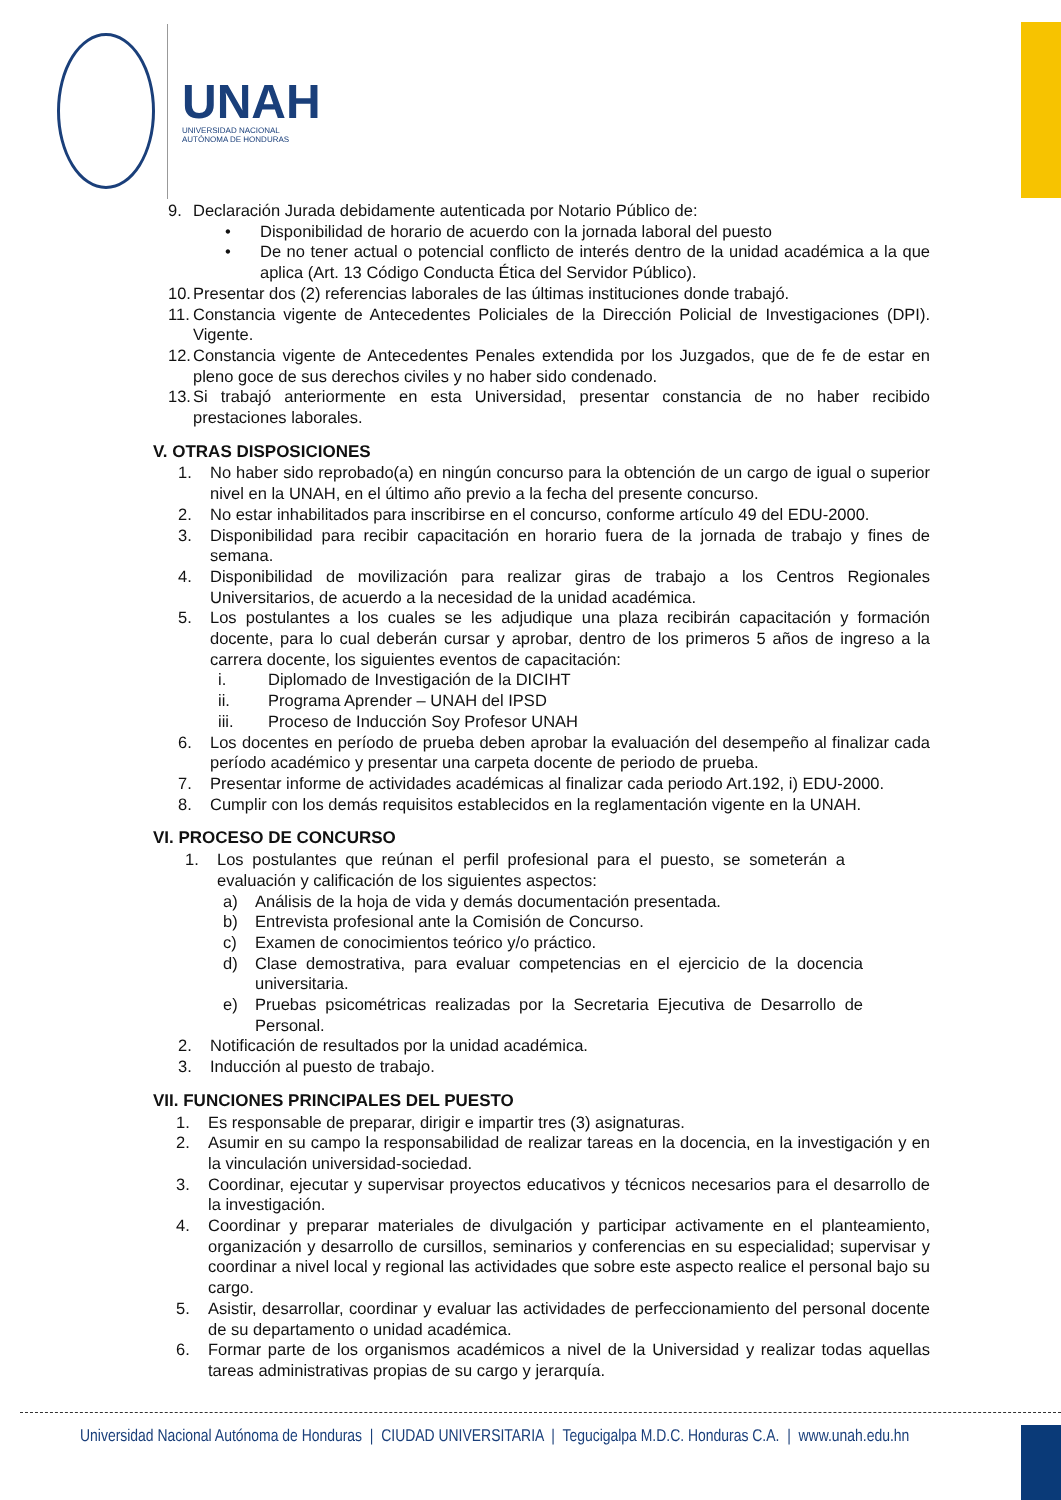UNAH
UNIVERSIDAD NACIONAL
AUTÓNOMA DE HONDURAS
9. Declaración Jurada debidamente autenticada por Notario Público de:
• Disponibilidad de horario de acuerdo con la jornada laboral del puesto
• De no tener actual o potencial conflicto de interés dentro de la unidad académica a la que aplica (Art. 13 Código Conducta Ética del Servidor Público).
10. Presentar dos (2) referencias laborales de las últimas instituciones donde trabajó.
11. Constancia vigente de Antecedentes Policiales de la Dirección Policial de Investigaciones (DPI). Vigente.
12. Constancia vigente de Antecedentes Penales extendida por los Juzgados, que de fe de estar en pleno goce de sus derechos civiles y no haber sido condenado.
13. Si trabajó anteriormente en esta Universidad, presentar constancia de no haber recibido prestaciones laborales.
V. OTRAS DISPOSICIONES
1. No haber sido reprobado(a) en ningún concurso para la obtención de un cargo de igual o superior nivel en la UNAH, en el último año previo a la fecha del presente concurso.
2. No estar inhabilitados para inscribirse en el concurso, conforme artículo 49 del EDU-2000.
3. Disponibilidad para recibir capacitación en horario fuera de la jornada de trabajo y fines de semana.
4. Disponibilidad de movilización para realizar giras de trabajo a los Centros Regionales Universitarios, de acuerdo a la necesidad de la unidad académica.
5. Los postulantes a los cuales se les adjudique una plaza recibirán capacitación y formación docente, para lo cual deberán cursar y aprobar, dentro de los primeros 5 años de ingreso a la carrera docente, los siguientes eventos de capacitación:
i. Diplomado de Investigación de la DICIHT
ii. Programa Aprender – UNAH del IPSD
iii. Proceso de Inducción Soy Profesor UNAH
6. Los docentes en período de prueba deben aprobar la evaluación del desempeño al finalizar cada período académico y presentar una carpeta docente de periodo de prueba.
7. Presentar informe de actividades académicas al finalizar cada periodo Art.192, i) EDU-2000.
8. Cumplir con los demás requisitos establecidos en la reglamentación vigente en la UNAH.
VI. PROCESO DE CONCURSO
1. Los postulantes que reúnan el perfil profesional para el puesto, se someterán a evaluación y calificación de los siguientes aspectos:
a) Análisis de la hoja de vida y demás documentación presentada.
b) Entrevista profesional ante la Comisión de Concurso.
c) Examen de conocimientos teórico y/o práctico.
d) Clase demostrativa, para evaluar competencias en el ejercicio de la docencia universitaria.
e) Pruebas psicométricas realizadas por la Secretaria Ejecutiva de Desarrollo de Personal.
2. Notificación de resultados por la unidad académica.
3. Inducción al puesto de trabajo.
VII. FUNCIONES PRINCIPALES DEL PUESTO
1. Es responsable de preparar, dirigir e impartir tres (3) asignaturas.
2. Asumir en su campo la responsabilidad de realizar tareas en la docencia, en la investigación y en la vinculación universidad-sociedad.
3. Coordinar, ejecutar y supervisar proyectos educativos y técnicos necesarios para el desarrollo de la investigación.
4. Coordinar y preparar materiales de divulgación y participar activamente en el planteamiento, organización y desarrollo de cursillos, seminarios y conferencias en su especialidad; supervisar y coordinar a nivel local y regional las actividades que sobre este aspecto realice el personal bajo su cargo.
5. Asistir, desarrollar, coordinar y evaluar las actividades de perfeccionamiento del personal docente de su departamento o unidad académica.
6. Formar parte de los organismos académicos a nivel de la Universidad y realizar todas aquellas tareas administrativas propias de su cargo y jerarquía.
Universidad Nacional Autónoma de Honduras | CIUDAD UNIVERSITARIA | Tegucigalpa M.D.C. Honduras C.A. | www.unah.edu.hn